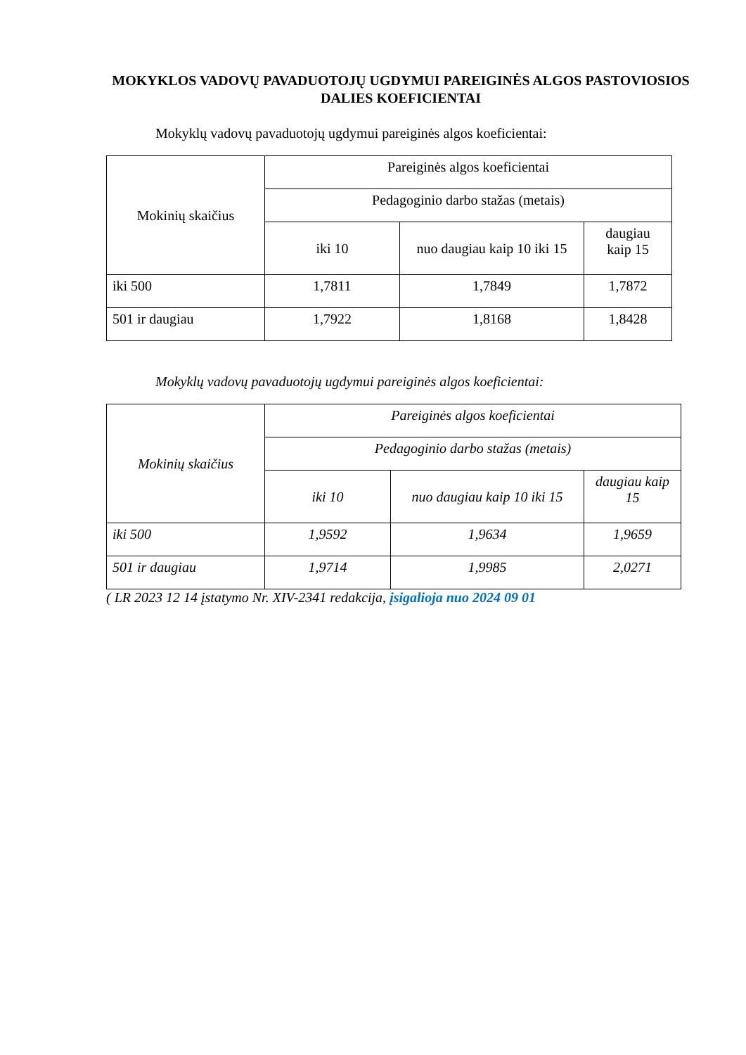MOKYKLOS VADOVŲ PAVADUOTOJŲ UGDYMUI PAREIGINĖS ALGOS PASTOVIOSIOS DALIES KOEFICIENTAI
Mokyklų vadovų pavaduotojų ugdymui pareiginės algos koeficientai:
| Mokinių skaičius | Pareiginės algos koeficientai | | |
| | Pedagoginio darbo stažas (metais) | | |
| | iki 10 | nuo daugiau kaip 10 iki 15 | daugiau kaip 15 |
| iki 500 | 1,7811 | 1,7849 | 1,7872 |
| 501 ir daugiau | 1,7922 | 1,8168 | 1,8428 |
Mokyklų vadovų pavaduotojų ugdymui pareiginės algos koeficientai:
| Mokinių skaičius | Pareiginės algos koeficientai | | |
| | Pedagoginio darbo stažas (metais) | | |
| | iki 10 | nuo daugiau kaip 10 iki 15 | daugiau kaip 15 |
| iki 500 | 1,9592 | 1,9634 | 1,9659 |
| 501 ir daugiau | 1,9714 | 1,9985 | 2,0271 |
( LR 2023 12 14 įstatymo Nr. XIV-2341 redakcija, įsigalioja nuo 2024 09 01